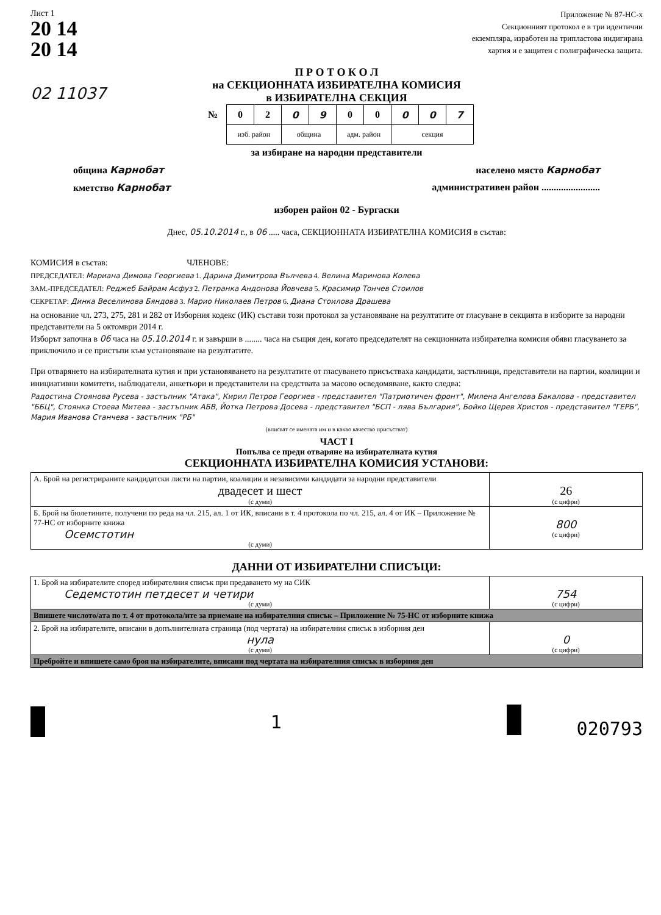Лист 1
20 14
20 14
02 11037
Приложение № 87-НС-х
Секционният протокол е в три идентични
екземпляра, изработен на трипластова индигирана
хартия и е защитен с полиграфическа защита.
П Р О Т О К О Л
на СЕКЦИОННАТА ИЗБИРАТЕЛНА КОМИСИЯ
в ИЗБИРАТЕЛНА СЕКЦИЯ
| № | 0 | 2 | 0 | 9 | 0 | 0 | 0 | 0 | 7 |
| | изб. район | | община | | адм. район | | секция | | |
за избиране на народни представители
община Карнобат населено място Карнобат
кметство Карнобат административен район ........................
изборен район 02 - Бургаски
Днес, 05.10.2014 г., в 06 ..... часа, СЕКЦИОННАТА ИЗБИРАТЕЛНА КОМИСИЯ в състав:
КОМИСИЯ в състав: ЧЛЕНОВЕ:
ПРЕДСЕДАТЕЛ: Мариана Димова Георгиева 1. Дарина Димитрова Вълчева 4. Велина Маринова Колева
ЗАМ.-ПРЕДСЕДАТЕЛ: Реджеб Байрам Асфуз 2. Петранка Андонова Йовчева 5. Красимир Тончев Стоилов
СЕКРЕТАР: Динка Веселинова Бяндова 3. Марио Николаев Петров 6. Диана Стоилова Драшева
на основание чл. 273, 275, 281 и 282 от Изборния кодекс (ИК) състави този протокол за установяване на резултатите от гласуване в секцията в изборите за народни представители на 5 октомври 2014 г.
Изборът започна в 06 часа на 05.10.2014 г. и завърши в ........ часа на същия ден, когато председателят на секционната избирателна комисия обяви гласуването за приключило и се пристъпи към установяване на резултатите.
При отварянето на избирателната кутия и при установяването на резултатите от гласуването присъстваха кандидати, застъпници, представители на партии, коалиции и инициативни комитети, наблюдатели, анкетьори и представители на средствата за масово осведомяване, както следва:
Радостина Стоянова Русева - застъпник "Атака", Кирил Петров Георгиев - представител "Патриотичен фронт", Милена Ангелова Бакалова - представител "ББЦ", Стоянка Стоева Митева - застъпник АБВ, Йотка Петрова Досева - представител "БСП - лява България", Бойко Щерев Христов - представител "ГЕРБ", Мария Иванова Станчева - застъпник "РБ"
(вписват се имената им и в какво качество присъстват)
ЧАСТ I
Попълва се преди отваряне на избирателната кутия
СЕКЦИОННАТА ИЗБИРАТЕЛНА КОМИСИЯ УСТАНОВИ:
| А. Брой на регистрираните кандидатски листи на партии, коалиции и независими кандидати за народни представители двадесет и шест (с думи) | 26 (с цифри) |
| Б. Брой на бюлетините, получени по реда на чл. 215, ал. 1 от ИК, вписани в т. 4 протокола по чл. 215, ал. 4 от ИК – Приложение № 77-НС от изборните книжа Осемстотин (с думи) | 800 (с цифри) |
ДАННИ ОТ ИЗБИРАТЕЛНИ СПИСЪЦИ:
| 1. Брой на избирателите според избирателния списък при предаването му на СИК Седемстотин петдесет и четири (с думи) | 754 (с цифри) |
| Впишете числото/ата по т. 4 от протокола/ите за приемане на избирателния списък – Приложение № 75-НС от изборните книжа | |
| 2. Брой на избирателите, вписани в допълнителната страница (под чертата) на избирателния списък в изборния ден нула (с думи) | 0 (с цифри) |
| Пребройте и впишете само броя на избирателите, вписани под чертата на избирателния списък в изборния ден | |
1 020793